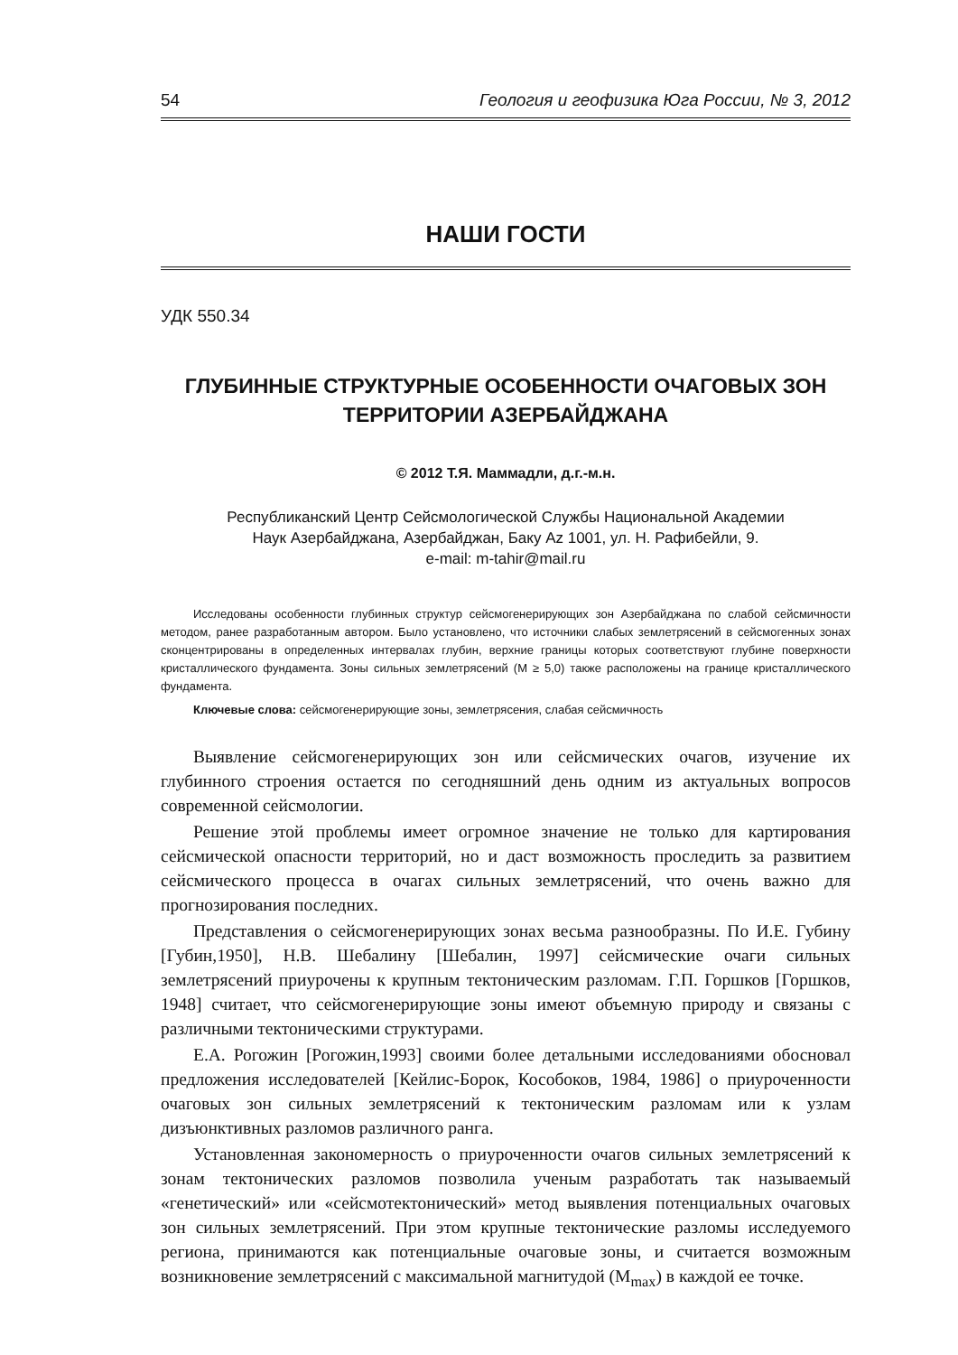54 Геология и геофизика Юга России, № 3, 2012
НАШИ ГОСТИ
УДК 550.34
ГЛУБИННЫЕ СТРУКТУРНЫЕ ОСОБЕННОСТИ ОЧАГОВЫХ ЗОН ТЕРРИТОРИИ АЗЕРБАЙДЖАНА
© 2012 Т.Я. Маммадли, д.г.-м.н.
Республиканский Центр Сейсмологической Службы Национальной Академии
Наук Азербайджана, Азербайджан, Баку Az 1001, ул. Н. Рафибейли, 9.
e-mail: m-tahir@mail.ru
Исследованы особенности глубинных структур сейсмогенерирующих зон Азербайджана по слабой сейсмичности методом, ранее разработанным автором. Было установлено, что источники слабых землетрясений в сейсмогенных зонах сконцентрированы в определенных интервалах глубин, верхние границы которых соответствуют глубине поверхности кристаллического фундамента. Зоны сильных землетрясений (M ≥ 5,0) также расположены на границе кристаллического фундамента.
Ключевые слова: сейсмогенерирующие зоны, землетрясения, слабая сейсмичность
Выявление сейсмогенерирующих зон или сейсмических очагов, изучение их глубинного строения остается по сегодняшний день одним из актуальных вопросов современной сейсмологии.
Решение этой проблемы имеет огромное значение не только для картирования сейсмической опасности территорий, но и даст возможность проследить за развитием сейсмического процесса в очагах сильных землетрясений, что очень важно для прогнозирования последних.
Представления о сейсмогенерирующих зонах весьма разнообразны. По И.Е. Губину [Губин,1950], Н.В. Шебалину [Шебалин, 1997] сейсмические очаги сильных землетрясений приурочены к крупным тектоническим разломам. Г.П. Горшков [Горшков, 1948] считает, что сейсмогенерирующие зоны имеют объемную природу и связаны с различными тектоническими структурами.
Е.А. Рогожин [Рогожин,1993] своими более детальными исследованиями обосновал предложения исследователей [Кейлис-Борок, Кособоков, 1984, 1986] о приуроченности очаговых зон сильных землетрясений к тектоническим разломам или к узлам дизъюнктивных разломов различного ранга.
Установленная закономерность о приуроченности очагов сильных землетрясений к зонам тектонических разломов позволила ученым разработать так называемый «генетический» или «сейсмотектонический» метод выявления потенциальных очаговых зон сильных землетрясений. При этом крупные тектонические разломы исследуемого региона, принимаются как потенциальные очаговые зоны, и считается возможным возникновение землетрясений с максимальной магнитудой (M<sub>max</sub>) в каждой ее точке.